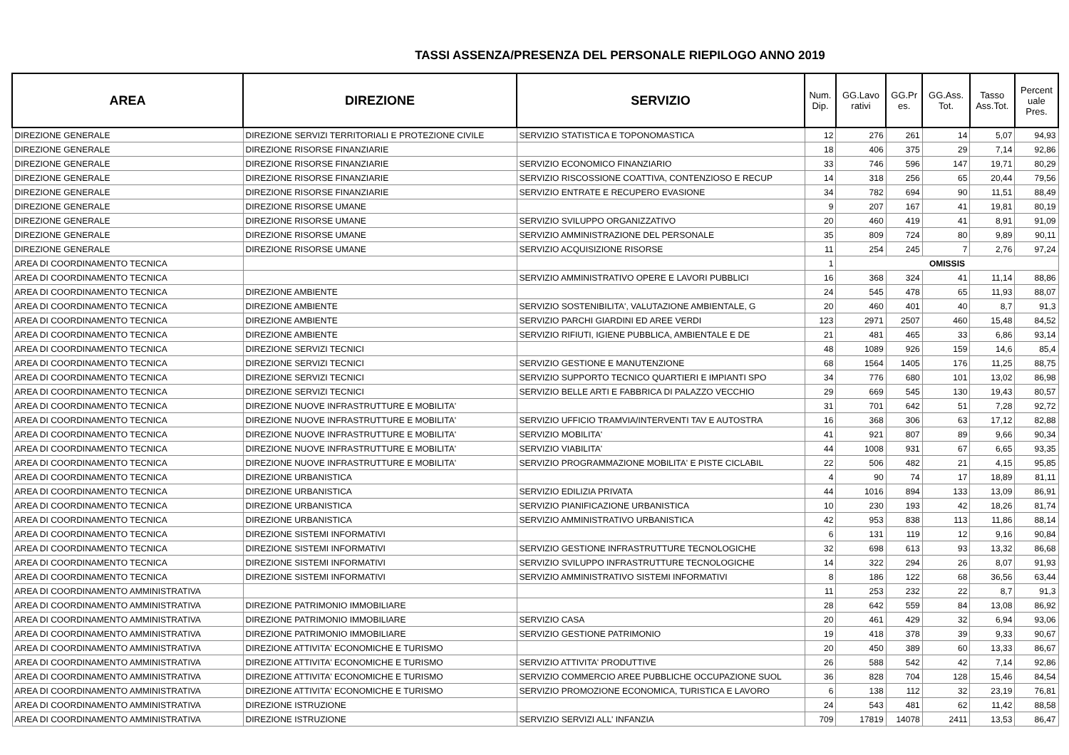TASSI ASSENZA/PRESENZA DEL PERSONALE RIEPILOGO ANNO 2019
| AREA | DIREZIONE | SERVIZIO | Num. Dip. | GG.Lavo rativi | GG.Pr es. | GG.Ass. Tot. | Tasso Ass.Tot. | Percent uale Pres. |
| --- | --- | --- | --- | --- | --- | --- | --- | --- |
| DIREZIONE GENERALE | DIREZIONE SERVIZI TERRITORIALI E PROTEZIONE CIVILE | SERVIZIO STATISTICA E TOPONOMASTICA | 12 | 276 | 261 | 14 | 5,07 | 94,93 |
| DIREZIONE GENERALE | DIREZIONE RISORSE FINANZIARIE | | 18 | 406 | 375 | 29 | 7,14 | 92,86 |
| DIREZIONE GENERALE | DIREZIONE RISORSE FINANZIARIE | SERVIZIO ECONOMICO FINANZIARIO | 33 | 746 | 596 | 147 | 19,71 | 80,29 |
| DIREZIONE GENERALE | DIREZIONE RISORSE FINANZIARIE | SERVIZIO RISCOSSIONE COATTIVA, CONTENZIOSO E RECUP | 14 | 318 | 256 | 65 | 20,44 | 79,56 |
| DIREZIONE GENERALE | DIREZIONE RISORSE FINANZIARIE | SERVIZIO ENTRATE E RECUPERO EVASIONE | 34 | 782 | 694 | 90 | 11,51 | 88,49 |
| DIREZIONE GENERALE | DIREZIONE RISORSE UMANE | | 9 | 207 | 167 | 41 | 19,81 | 80,19 |
| DIREZIONE GENERALE | DIREZIONE RISORSE UMANE | SERVIZIO SVILUPPO ORGANIZZATIVO | 20 | 460 | 419 | 41 | 8,91 | 91,09 |
| DIREZIONE GENERALE | DIREZIONE RISORSE UMANE | SERVIZIO AMMINISTRAZIONE DEL PERSONALE | 35 | 809 | 724 | 80 | 9,89 | 90,11 |
| DIREZIONE GENERALE | DIREZIONE RISORSE UMANE | SERVIZIO ACQUISIZIONE RISORSE | 11 | 254 | 245 | 7 | 2,76 | 97,24 |
| AREA DI COORDINAMENTO TECNICA | | | 1 | OMISSIS | | | | |
| AREA DI COORDINAMENTO TECNICA | | SERVIZIO AMMINISTRATIVO OPERE E LAVORI PUBBLICI | 16 | 368 | 324 | 41 | 11,14 | 88,86 |
| AREA DI COORDINAMENTO TECNICA | DIREZIONE AMBIENTE | | 24 | 545 | 478 | 65 | 11,93 | 88,07 |
| AREA DI COORDINAMENTO TECNICA | DIREZIONE AMBIENTE | SERVIZIO SOSTENIBILITA', VALUTAZIONE AMBIENTALE, G | 20 | 460 | 401 | 40 | 8,7 | 91,3 |
| AREA DI COORDINAMENTO TECNICA | DIREZIONE AMBIENTE | SERVIZIO PARCHI GIARDINI ED AREE VERDI | 123 | 2971 | 2507 | 460 | 15,48 | 84,52 |
| AREA DI COORDINAMENTO TECNICA | DIREZIONE AMBIENTE | SERVIZIO RIFIUTI, IGIENE PUBBLICA, AMBIENTALE E DE | 21 | 481 | 465 | 33 | 6,86 | 93,14 |
| AREA DI COORDINAMENTO TECNICA | DIREZIONE SERVIZI TECNICI | | 48 | 1089 | 926 | 159 | 14,6 | 85,4 |
| AREA DI COORDINAMENTO TECNICA | DIREZIONE SERVIZI TECNICI | SERVIZIO GESTIONE E MANUTENZIONE | 68 | 1564 | 1405 | 176 | 11,25 | 88,75 |
| AREA DI COORDINAMENTO TECNICA | DIREZIONE SERVIZI TECNICI | SERVIZIO SUPPORTO TECNICO QUARTIERI E IMPIANTI SPO | 34 | 776 | 680 | 101 | 13,02 | 86,98 |
| AREA DI COORDINAMENTO TECNICA | DIREZIONE SERVIZI TECNICI | SERVIZIO BELLE ARTI E FABBRICA DI PALAZZO VECCHIO | 29 | 669 | 545 | 130 | 19,43 | 80,57 |
| AREA DI COORDINAMENTO TECNICA | DIREZIONE NUOVE INFRASTRUTTURE E MOBILITA' | | 31 | 701 | 642 | 51 | 7,28 | 92,72 |
| AREA DI COORDINAMENTO TECNICA | DIREZIONE NUOVE INFRASTRUTTURE E MOBILITA' | SERVIZIO UFFICIO TRAMVIA/INTERVENTI TAV E AUTOSTRA | 16 | 368 | 306 | 63 | 17,12 | 82,88 |
| AREA DI COORDINAMENTO TECNICA | DIREZIONE NUOVE INFRASTRUTTURE E MOBILITA' | SERVIZIO MOBILITA' | 41 | 921 | 807 | 89 | 9,66 | 90,34 |
| AREA DI COORDINAMENTO TECNICA | DIREZIONE NUOVE INFRASTRUTTURE E MOBILITA' | SERVIZIO VIABILITA' | 44 | 1008 | 931 | 67 | 6,65 | 93,35 |
| AREA DI COORDINAMENTO TECNICA | DIREZIONE NUOVE INFRASTRUTTURE E MOBILITA' | SERVIZIO PROGRAMMAZIONE MOBILITA' E PISTE CICLABIL | 22 | 506 | 482 | 21 | 4,15 | 95,85 |
| AREA DI COORDINAMENTO TECNICA | DIREZIONE URBANISTICA | | 4 | 90 | 74 | 17 | 18,89 | 81,11 |
| AREA DI COORDINAMENTO TECNICA | DIREZIONE URBANISTICA | SERVIZIO EDILIZIA PRIVATA | 44 | 1016 | 894 | 133 | 13,09 | 86,91 |
| AREA DI COORDINAMENTO TECNICA | DIREZIONE URBANISTICA | SERVIZIO PIANIFICAZIONE URBANISTICA | 10 | 230 | 193 | 42 | 18,26 | 81,74 |
| AREA DI COORDINAMENTO TECNICA | DIREZIONE URBANISTICA | SERVIZIO AMMINISTRATIVO URBANISTICA | 42 | 953 | 838 | 113 | 11,86 | 88,14 |
| AREA DI COORDINAMENTO TECNICA | DIREZIONE SISTEMI INFORMATIVI | | 6 | 131 | 119 | 12 | 9,16 | 90,84 |
| AREA DI COORDINAMENTO TECNICA | DIREZIONE SISTEMI INFORMATIVI | SERVIZIO GESTIONE INFRASTRUTTURE TECNOLOGICHE | 32 | 698 | 613 | 93 | 13,32 | 86,68 |
| AREA DI COORDINAMENTO TECNICA | DIREZIONE SISTEMI INFORMATIVI | SERVIZIO SVILUPPO INFRASTRUTTURE TECNOLOGICHE | 14 | 322 | 294 | 26 | 8,07 | 91,93 |
| AREA DI COORDINAMENTO TECNICA | DIREZIONE SISTEMI INFORMATIVI | SERVIZIO AMMINISTRATIVO SISTEMI INFORMATIVI | 8 | 186 | 122 | 68 | 36,56 | 63,44 |
| AREA DI COORDINAMENTO AMMINISTRATIVA | | | 11 | 253 | 232 | 22 | 8,7 | 91,3 |
| AREA DI COORDINAMENTO AMMINISTRATIVA | DIREZIONE PATRIMONIO IMMOBILIARE | | 28 | 642 | 559 | 84 | 13,08 | 86,92 |
| AREA DI COORDINAMENTO AMMINISTRATIVA | DIREZIONE PATRIMONIO IMMOBILIARE | SERVIZIO CASA | 20 | 461 | 429 | 32 | 6,94 | 93,06 |
| AREA DI COORDINAMENTO AMMINISTRATIVA | DIREZIONE PATRIMONIO IMMOBILIARE | SERVIZIO GESTIONE PATRIMONIO | 19 | 418 | 378 | 39 | 9,33 | 90,67 |
| AREA DI COORDINAMENTO AMMINISTRATIVA | DIREZIONE ATTIVITA' ECONOMICHE E TURISMO | | 20 | 450 | 389 | 60 | 13,33 | 86,67 |
| AREA DI COORDINAMENTO AMMINISTRATIVA | DIREZIONE ATTIVITA' ECONOMICHE E TURISMO | SERVIZIO ATTIVITA' PRODUTTIVE | 26 | 588 | 542 | 42 | 7,14 | 92,86 |
| AREA DI COORDINAMENTO AMMINISTRATIVA | DIREZIONE ATTIVITA' ECONOMICHE E TURISMO | SERVIZIO COMMERCIO AREE PUBBLICHE OCCUPAZIONE SUOL | 36 | 828 | 704 | 128 | 15,46 | 84,54 |
| AREA DI COORDINAMENTO AMMINISTRATIVA | DIREZIONE ATTIVITA' ECONOMICHE E TURISMO | SERVIZIO PROMOZIONE ECONOMICA, TURISTICA E LAVORO | 6 | 138 | 112 | 32 | 23,19 | 76,81 |
| AREA DI COORDINAMENTO AMMINISTRATIVA | DIREZIONE ISTRUZIONE | | 24 | 543 | 481 | 62 | 11,42 | 88,58 |
| AREA DI COORDINAMENTO AMMINISTRATIVA | DIREZIONE ISTRUZIONE | SERVIZIO SERVIZI ALL' INFANZIA | 709 | 17819 | 14078 | 2411 | 13,53 | 86,47 |